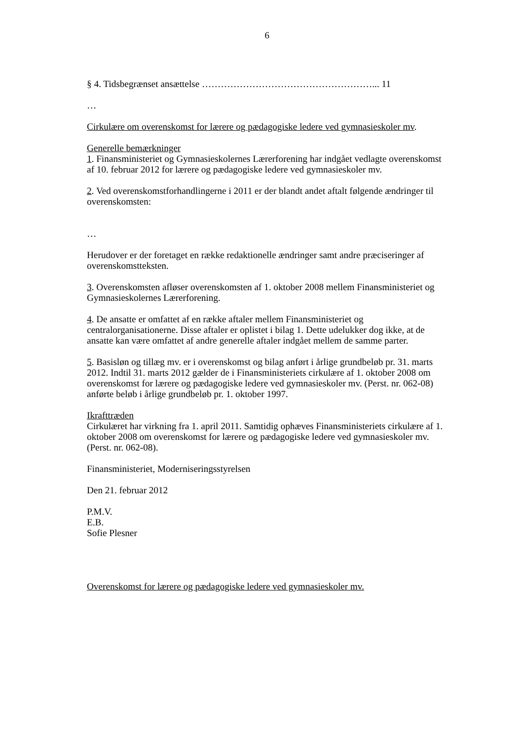6
§ 4. Tidsbegrænset ansættelse ………………………………………………... 11
…
Cirkulære om overenskomst for lærere og pædagogiske ledere ved gymnasieskoler mv.
Generelle bemærkninger
1. Finansministeriet og Gymnasieskolernes Lærerforening har indgået vedlagte overenskomst af 10. februar 2012 for lærere og pædagogiske ledere ved gymnasieskoler mv.
2. Ved overenskomstforhandlingerne i 2011 er der blandt andet aftalt følgende ændringer til overenskomsten:
…
Herudover er der foretaget en række redaktionelle ændringer samt andre præciseringer af overenskomstteksten.
3. Overenskomsten afløser overenskomsten af 1. oktober 2008 mellem Finansministeriet og Gymnasieskolernes Lærerforening.
4. De ansatte er omfattet af en række aftaler mellem Finansministeriet og centralorganisationerne. Disse aftaler er oplistet i bilag 1. Dette udelukker dog ikke, at de ansatte kan være omfattet af andre generelle aftaler indgået mellem de samme parter.
5. Basisløn og tillæg mv. er i overenskomst og bilag anført i årlige grundbeløb pr. 31. marts 2012. Indtil 31. marts 2012 gælder de i Finansministeriets cirkulære af 1. oktober 2008 om overenskomst for lærere og pædagogiske ledere ved gymnasieskoler mv. (Perst. nr. 062-08) anførte beløb i årlige grundbeløb pr. 1. oktober 1997.
Ikrafttræden
Cirkulæret har virkning fra 1. april 2011. Samtidig ophæves Finansministeriets cirkulære af 1. oktober 2008 om overenskomst for lærere og pædagogiske ledere ved gymnasieskoler mv. (Perst. nr. 062-08).
Finansministeriet, Moderniseringsstyrelsen
Den 21. februar 2012
P.M.V.
E.B.
Sofie Plesner
Overenskomst for lærere og pædagogiske ledere ved gymnasieskoler mv.